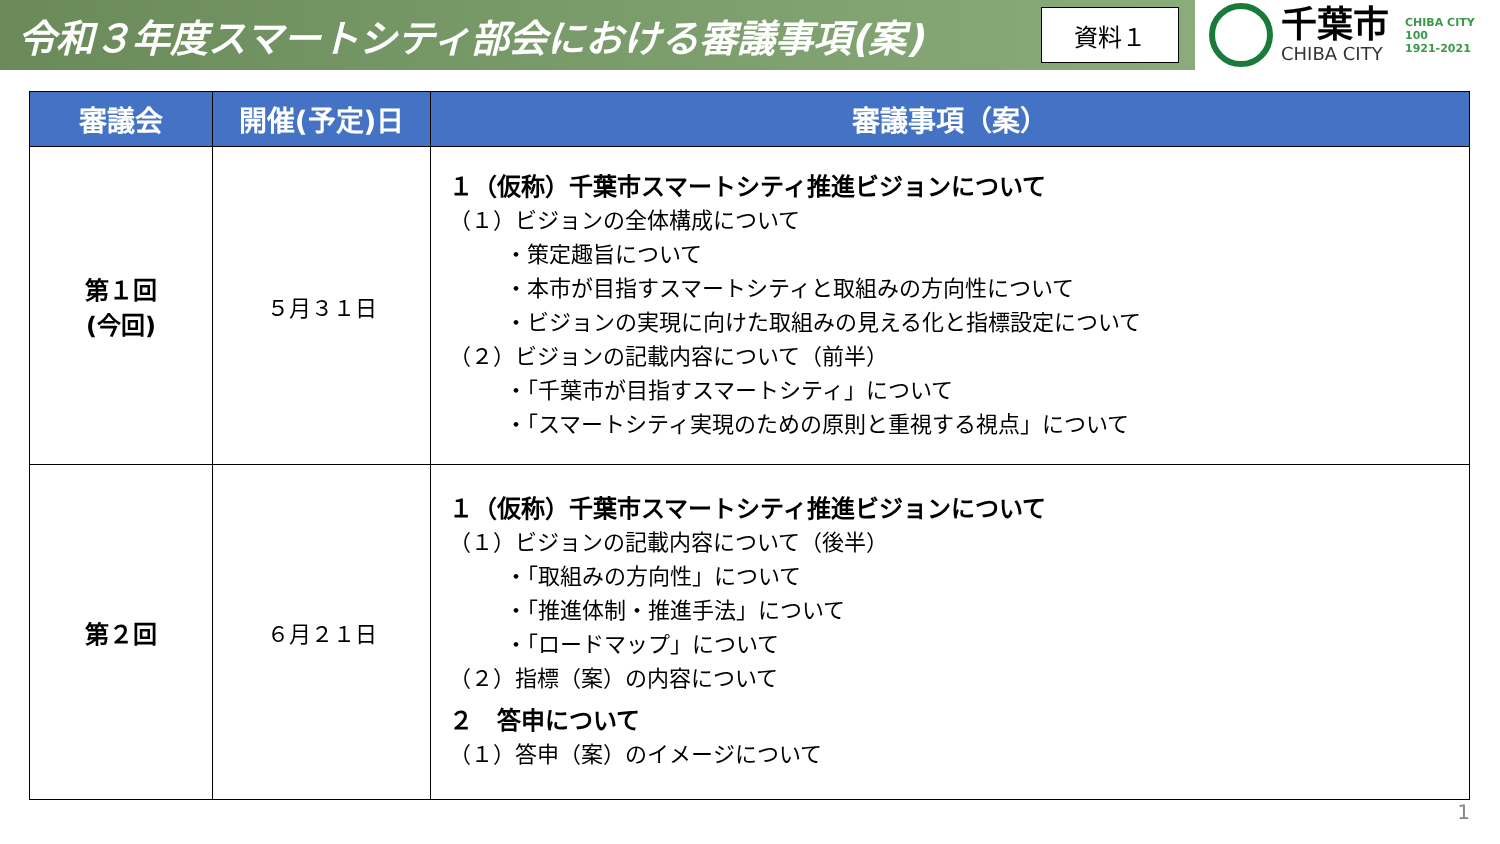令和３年度スマートシティ部会における審議事項(案)
資料１
千葉市
CHIBA CITY
CHIBA CITY
100
1921-2021
| 審議会 | 開催(予定)日 | 審議事項（案） |
| --- | --- | --- |
| 第１回 (今回) | ５月３１日 | １（仮称）千葉市スマートシティ推進ビジョンについて （１）ビジョンの全体構成について ・策定趣旨について ・本市が目指すスマートシティと取組みの方向性について ・ビジョンの実現に向けた取組みの見える化と指標設定について （２）ビジョンの記載内容について（前半） ・「千葉市が目指すスマートシティ」について ・「スマートシティ実現のための原則と重視する視点」について |
| 第２回 | ６月２１日 | １（仮称）千葉市スマートシティ推進ビジョンについて （１）ビジョンの記載内容について（後半） ・「取組みの方向性」について ・「推進体制・推進手法」について ・「ロードマップ」について （２）指標（案）の内容について ２ 答申について （１）答申（案）のイメージについて |
1